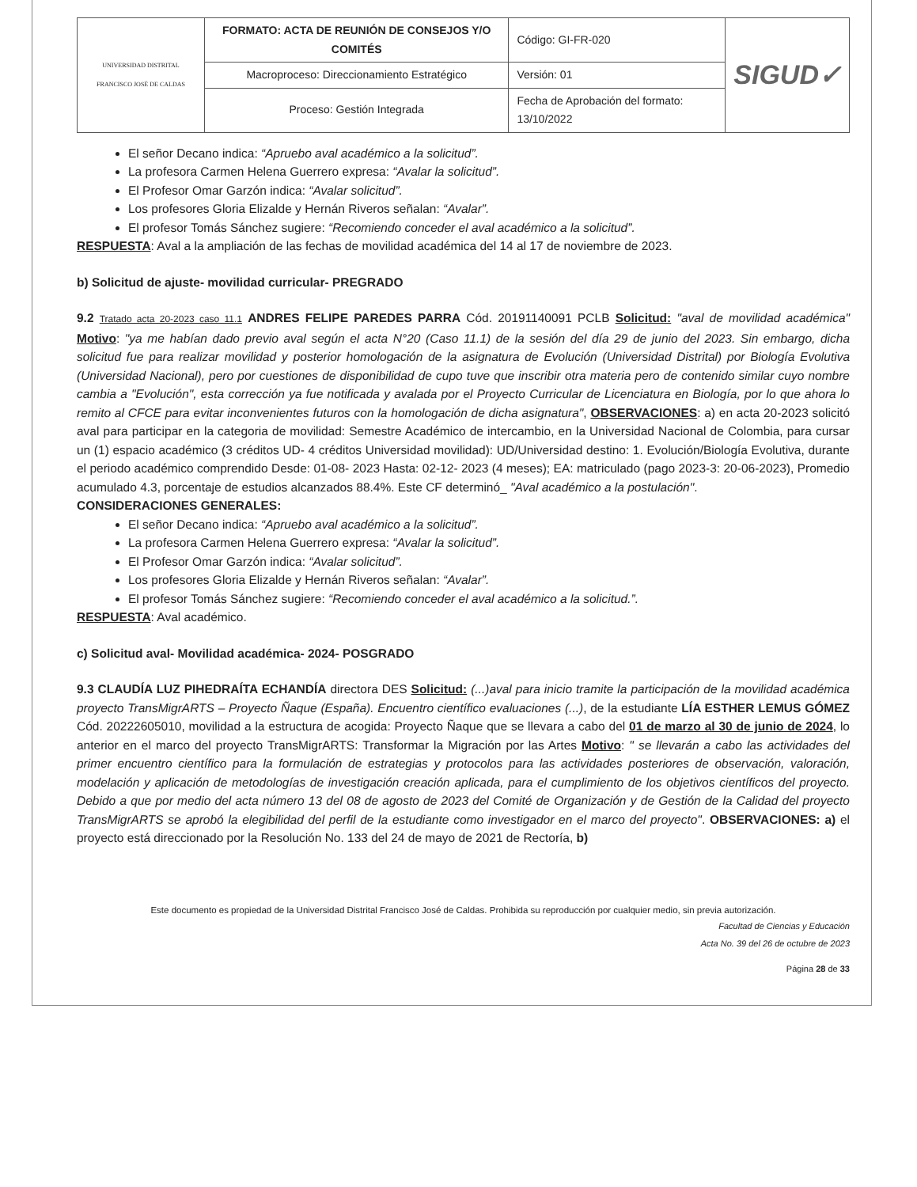| UNIVERSIDAD DISTRITAL FRANCISCO JOSÉ DE CALDAS | FORMATO: ACTA DE REUNIÓN DE CONSEJOS Y/O COMITÉS | Código: GI-FR-020 | SIGUD✓ |
| | Macroproceso: Direccionamiento Estratégico | Versión: 01 | |
| | Proceso: Gestión Integrada | Fecha de Aprobación del formato: 13/10/2022 | |
El señor Decano indica: “Apruebo aval académico a la solicitud”.
La profesora Carmen Helena Guerrero expresa: “Avalar la solicitud”.
El Profesor Omar Garzón indica: “Avalar solicitud”.
Los profesores Gloria Elizalde y Hernán Riveros señalan: “Avalar”.
El profesor Tomás Sánchez sugiere: “Recomiendo conceder el aval académico a la solicitud”.
RESPUESTA: Aval a la ampliación de las fechas de movilidad académica del 14 al 17 de noviembre de 2023.
b) Solicitud de ajuste- movilidad curricular- PREGRADO
9.2 Tratado acta 20-2023 caso 11.1 ANDRES FELIPE PAREDES PARRA Cód. 20191140091 PCLB Solicitud: "aval de movilidad académica" Motivo: "ya me habían dado previo aval según el acta N°20 (Caso 11.1) de la sesión del día 29 de junio del 2023. Sin embargo, dicha solicitud fue para realizar movilidad y posterior homologación de la asignatura de Evolución (Universidad Distrital) por Biología Evolutiva (Universidad Nacional), pero por cuestiones de disponibilidad de cupo tuve que inscribir otra materia pero de contenido similar cuyo nombre cambia a "Evolución", esta corrección ya fue notificada y avalada por el Proyecto Curricular de Licenciatura en Biología, por lo que ahora lo remito al CFCE para evitar inconvenientes futuros con la homologación de dicha asignatura", OBSERVACIONES: a) en acta 20-2023 solicitó aval para participar en la categoria de movilidad: Semestre Académico de intercambio, en la Universidad Nacional de Colombia, para cursar un (1) espacio académico (3 créditos UD- 4 créditos Universidad movilidad): UD/Universidad destino: 1. Evolución/Biología Evolutiva, durante el periodo académico comprendido Desde: 01-08- 2023 Hasta: 02-12- 2023 (4 meses); EA: matriculado (pago 2023-3: 20-06-2023), Promedio acumulado 4.3, porcentaje de estudios alcanzados 88.4%. Este CF determinó_ "Aval académico a la postulación".
CONSIDERACIONES GENERALES:
El señor Decano indica: “Apruebo aval académico a la solicitud”.
La profesora Carmen Helena Guerrero expresa: “Avalar la solicitud”.
El Profesor Omar Garzón indica: “Avalar solicitud”.
Los profesores Gloria Elizalde y Hernán Riveros señalan: “Avalar”.
El profesor Tomás Sánchez sugiere: “Recomiendo conceder el aval académico a la solicitud.”.
RESPUESTA: Aval académico.
c) Solicitud aval- Movilidad académica- 2024- POSGRADO
9.3 CLAUDÍA LUZ PIHEDRAÍTA ECHANDÍA directora DES Solicitud: (...)aval para inicio tramite la participación de la movilidad académica proyecto TransMigrARTS – Proyecto Ñaque (España). Encuentro científico evaluaciones (...), de la estudiante LÍA ESTHER LEMUS GÓMEZ Cód. 20222605010, movilidad a la estructura de acogida: Proyecto Ñaque que se llevara a cabo del 01 de marzo al 30 de junio de 2024, lo anterior en el marco del proyecto TransMigrARTS: Transformar la Migración por las Artes Motivo: " se llevarán a cabo las actividades del primer encuentro científico para la formulación de estrategias y protocolos para las actividades posteriores de observación, valoración, modelación y aplicación de metodologías de investigación creación aplicada, para el cumplimiento de los objetivos científicos del proyecto. Debido a que por medio del acta número 13 del 08 de agosto de 2023 del Comité de Organización y de Gestión de la Calidad del proyecto TransMigrARTS se aprobó la elegibilidad del perfil de la estudiante como investigador en el marco del proyecto". OBSERVACIONES: a) el proyecto está direccionado por la Resolución No. 133 del 24 de mayo de 2021 de Rectoría, b)
Este documento es propiedad de la Universidad Distrital Francisco José de Caldas. Prohibida su reproducción por cualquier medio, sin previa autorización.
Facultad de Ciencias y Educación
Acta No. 39 del 26 de octubre de 2023
Página 28 de 33